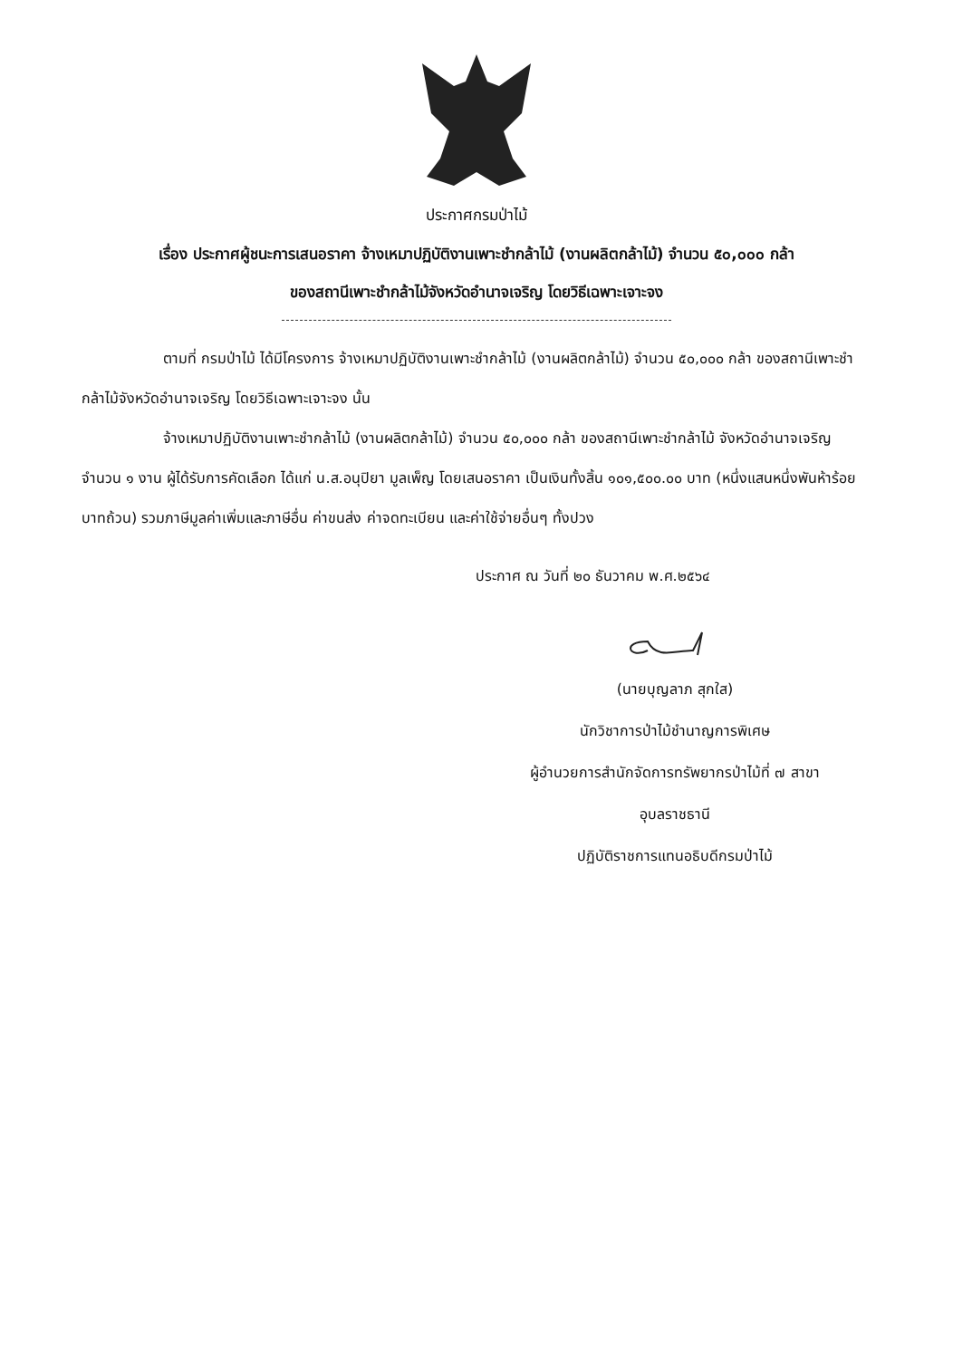ประกาศกรมป่าไม้
เรื่อง ประกาศผู้ชนะการเสนอราคา จ้างเหมาปฏิบัติงานเพาะชำกล้าไม้ (งานผลิตกล้าไม้) จำนวน ๕๐,๐๐๐ กล้า
ของสถานีเพาะชำกล้าไม้จังหวัดอำนาจเจริญ โดยวิธีเฉพาะเจาะจง
ตามที่ กรมป่าไม้ ได้มีโครงการ จ้างเหมาปฏิบัติงานเพาะชำกล้าไม้ (งานผลิตกล้าไม้) จำนวน ๕๐,๐๐๐ กล้า ของสถานีเพาะชำกล้าไม้จังหวัดอำนาจเจริญ โดยวิธีเฉพาะเจาะจง นั้น
จ้างเหมาปฏิบัติงานเพาะชำกล้าไม้ (งานผลิตกล้าไม้) จำนวน ๕๐,๐๐๐ กล้า ของสถานีเพาะชำกล้าไม้ จังหวัดอำนาจเจริญ จำนวน ๑ งาน ผู้ได้รับการคัดเลือก ได้แก่ น.ส.อนุปิยา มูลเพ็ญ โดยเสนอราคา เป็นเงินทั้งสิ้น ๑๐๑,๕๐๐.๐๐ บาท (หนึ่งแสนหนึ่งพันห้าร้อยบาทถ้วน) รวมภาษีมูลค่าเพิ่มและภาษีอื่น ค่าขนส่ง ค่าจดทะเบียน และค่าใช้จ่ายอื่นๆ ทั้งปวง
ประกาศ ณ วันที่ ๒๐ ธันวาคม พ.ศ.๒๕๖๔
(นายบุญลาภ สุกใส)
นักวิชาการป่าไม้ชำนาญการพิเศษ
ผู้อำนวยการสำนักจัดการทรัพยากรป่าไม้ที่ ๗ สาขา
อุบลราชธานี
ปฏิบัติราชการแทนอธิบดีกรมป่าไม้